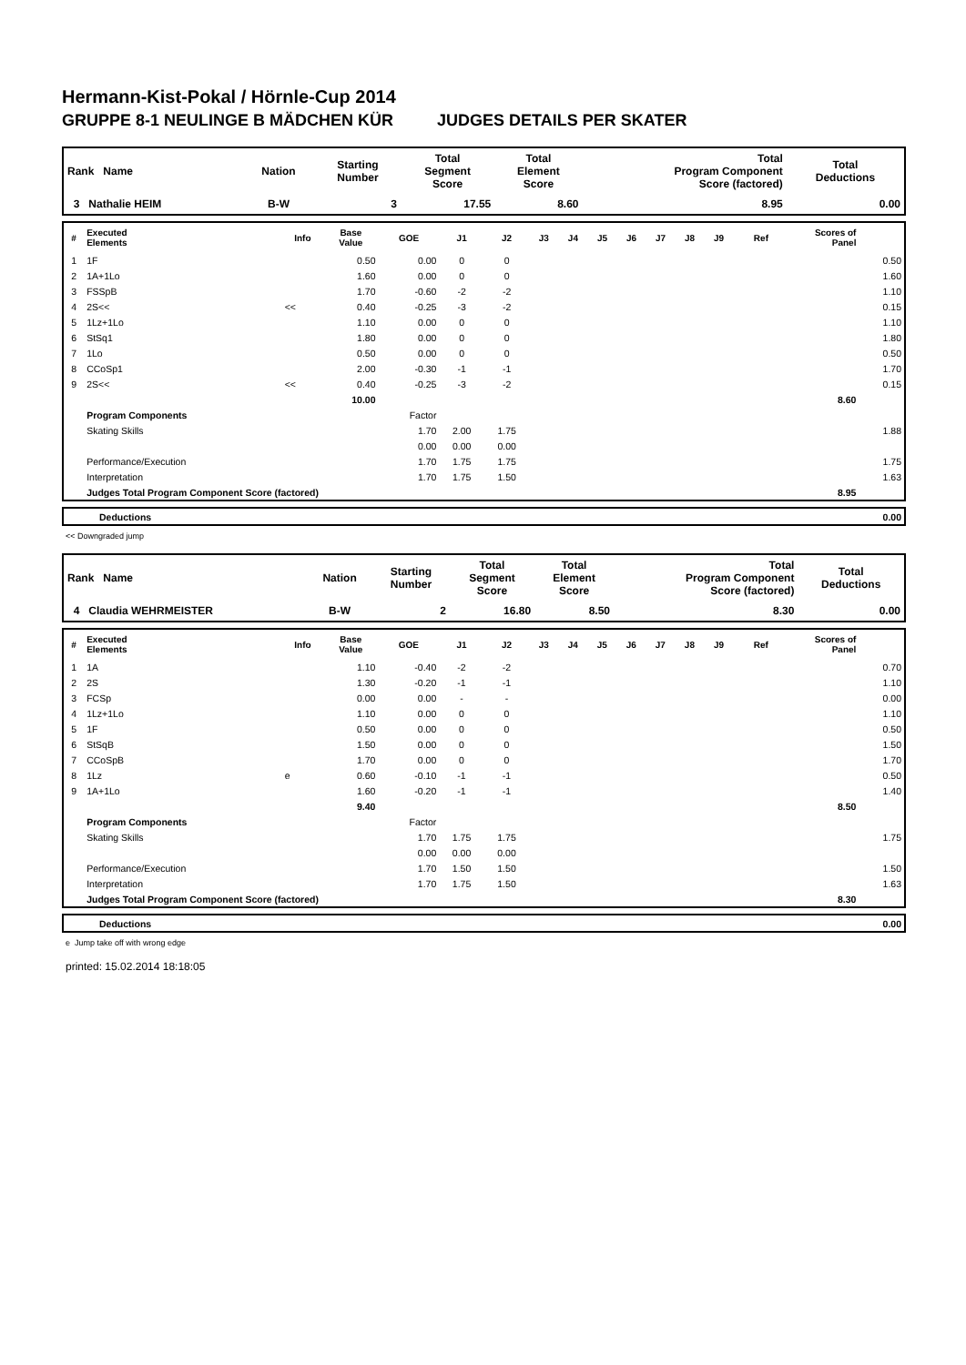Hermann-Kist-Pokal / Hörnle-Cup 2014
GRUPPE 8-1 NEULINGE B MÄDCHEN KÜR JUDGES DETAILS PER SKATER
| Rank Name | Nation | Starting Number | Total Segment Score | Total Element Score | Total Program Component Score (factored) | Total Deductions |
| --- | --- | --- | --- | --- | --- | --- |
| 3 Nathalie HEIM | B-W | 3 | 17.55 | 8.60 | 8.95 | 0.00 |
| # | Executed Elements | Info | Base Value | GOE | J1 | J2 | J3 | J4 | J5 | J6 | J7 | J8 | J9 | Ref | Scores of Panel | |
| --- | --- | --- | --- | --- | --- | --- | --- | --- | --- | --- | --- | --- | --- | --- | --- | --- |
| 1 | 1F | | 0.50 | 0.00 | 0 | 0 | | | | | | | | | | 0.50 |
| 2 | 1A+1Lo | | 1.60 | 0.00 | 0 | 0 | | | | | | | | | | 1.60 |
| 3 | FSSpB | | 1.70 | -0.60 | -2 | -2 | | | | | | | | | | 1.10 |
| 4 | 2S<< | << | 0.40 | -0.25 | -3 | -2 | | | | | | | | | | 0.15 |
| 5 | 1Lz+1Lo | | 1.10 | 0.00 | 0 | 0 | | | | | | | | | | 1.10 |
| 6 | StSq1 | | 1.80 | 0.00 | 0 | 0 | | | | | | | | | | 1.80 |
| 7 | 1Lo | | 0.50 | 0.00 | 0 | 0 | | | | | | | | | | 0.50 |
| 8 | CCoSp1 | | 2.00 | -0.30 | -1 | -1 | | | | | | | | | | 1.70 |
| 9 | 2S<< | << | 0.40 | -0.25 | -3 | -2 | | | | | | | | | | 0.15 |
| | | | 10.00 | | | | | | | | | | | | 8.60 | |
| | Program Components | | | Factor | | | | | | | | | | | | |
| | Skating Skills | | | 1.70 | 2.00 | 1.75 | | | | | | | | | | 1.88 |
| | | | | 0.00 | 0.00 | 0.00 | | | | | | | | | | |
| | Performance/Execution | | | 1.70 | 1.75 | 1.75 | | | | | | | | | | 1.75 |
| | Interpretation | | | 1.70 | 1.75 | 1.50 | | | | | | | | | | 1.63 |
| | Judges Total Program Component Score (factored) | | | | | | | | | | | | | | 8.95 | |
| | Deductions | 0.00 |
<< Downgraded jump
| Rank Name | Nation | Starting Number | Total Segment Score | Total Element Score | Total Program Component Score (factored) | Total Deductions |
| --- | --- | --- | --- | --- | --- | --- |
| 4 Claudia WEHRMEISTER | B-W | 2 | 16.80 | 8.50 | 8.30 | 0.00 |
| # | Executed Elements | Info | Base Value | GOE | J1 | J2 | J3 | J4 | J5 | J6 | J7 | J8 | J9 | Ref | Scores of Panel | |
| --- | --- | --- | --- | --- | --- | --- | --- | --- | --- | --- | --- | --- | --- | --- | --- | --- |
| 1 | 1A | | 1.10 | -0.40 | -2 | -2 | | | | | | | | | | 0.70 |
| 2 | 2S | | 1.30 | -0.20 | -1 | -1 | | | | | | | | | | 1.10 |
| 3 | FCSp | | 0.00 | 0.00 | - | - | | | | | | | | | | 0.00 |
| 4 | 1Lz+1Lo | | 1.10 | 0.00 | 0 | 0 | | | | | | | | | | 1.10 |
| 5 | 1F | | 0.50 | 0.00 | 0 | 0 | | | | | | | | | | 0.50 |
| 6 | StSqB | | 1.50 | 0.00 | 0 | 0 | | | | | | | | | | 1.50 |
| 7 | CCoSpB | | 1.70 | 0.00 | 0 | 0 | | | | | | | | | | 1.70 |
| 8 | 1Lz | e | 0.60 | -0.10 | -1 | -1 | | | | | | | | | | 0.50 |
| 9 | 1A+1Lo | | 1.60 | -0.20 | -1 | -1 | | | | | | | | | | 1.40 |
| | | | 9.40 | | | | | | | | | | | | 8.50 | |
| | Program Components | | | Factor | | | | | | | | | | | | |
| | Skating Skills | | | 1.70 | 1.75 | 1.75 | | | | | | | | | | 1.75 |
| | | | | 0.00 | 0.00 | 0.00 | | | | | | | | | | |
| | Performance/Execution | | | 1.70 | 1.50 | 1.50 | | | | | | | | | | 1.50 |
| | Interpretation | | | 1.70 | 1.75 | 1.50 | | | | | | | | | | 1.63 |
| | Judges Total Program Component Score (factored) | | | | | | | | | | | | | | 8.30 | |
| | Deductions | 0.00 |
e Jump take off with wrong edge
printed: 15.02.2014 18:18:05